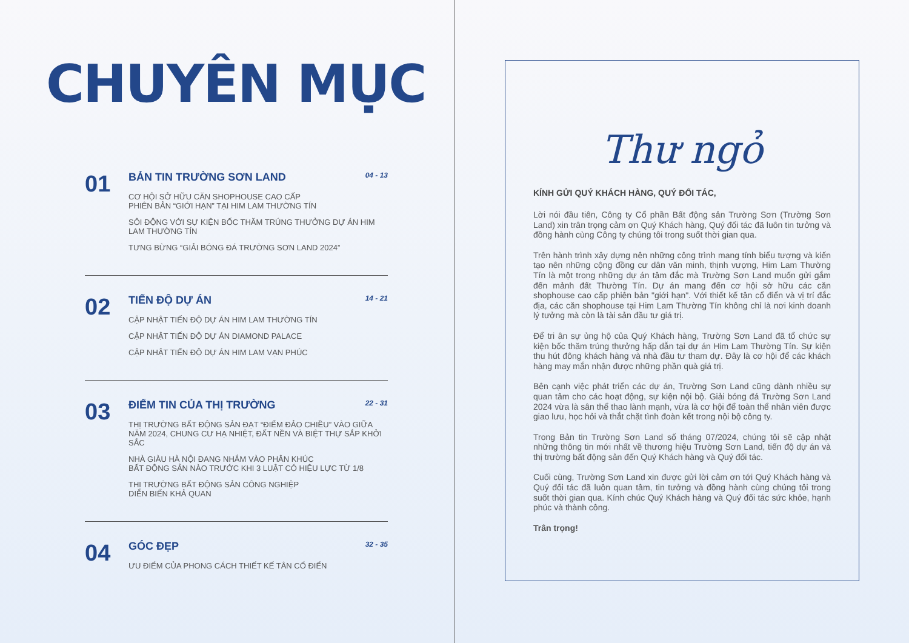CHUYÊN MỤC
01
BẢN TIN TRƯỜNG SƠN LAND 04 - 13
CƠ HỘI SỞ HỮU CĂN SHOPHOUSE CAO CẤP
PHIÊN BẢN “GIỚI HẠN” TẠI HIM LAM THƯỜNG TÍN
SÔI ĐỘNG VỚI SỰ KIỆN BỐC THĂM TRÚNG THƯỞNG DỰ ÁN HIM LAM THƯỜNG TÍN
TƯNG BỪNG “GIẢI BÓNG ĐÁ TRƯỜNG SƠN LAND 2024”
02
TIẾN ĐỘ DỰ ÁN 14 - 21
CẬP NHẬT TIẾN ĐỘ DỰ ÁN HIM LAM THƯỜNG TÍN
CẬP NHẬT TIẾN ĐỘ DỰ ÁN DIAMOND PALACE
CẬP NHẬT TIẾN ĐỘ DỰ ÁN HIM LAM VẠN PHÚC
03
ĐIỂM TIN CỦA THỊ TRƯỜNG 22 - 31
THỊ TRƯỜNG BẤT ĐỘNG SẢN ĐẠT “ĐIỂM ĐẢO CHIỀU” VÀO GIỮA NĂM 2024, CHUNG CƯ HẠ NHIỆT, ĐẤT NỀN VÀ BIỆT THỰ SẮP KHỞI SẮC
NHÀ GIÀU HÀ NỘI ĐANG NHẮM VÀO PHÂN KHÚC
BẤT ĐỘNG SẢN NÀO TRƯỚC KHI 3 LUẬT CÓ HIỆU LỰC TỪ 1/8
THỊ TRƯỜNG BẤT ĐỘNG SẢN CÔNG NGHIỆP
DIỄN BIẾN KHẢ QUAN
04
GÓC ĐẸP 32 - 35
ƯU ĐIỂM CỦA PHONG CÁCH THIẾT KẾ TÂN CỔ ĐIỂN
Thư ngỏ
KÍNH GỬI QUÝ KHÁCH HÀNG, QUÝ ĐỐI TÁC,
Lời nói đầu tiên, Công ty Cổ phần Bất động sản Trường Sơn (Trường Sơn Land) xin trân trọng cảm ơn Quý Khách hàng, Quý đối tác đã luôn tin tưởng và đồng hành cùng Công ty chúng tôi trong suốt thời gian qua.
Trên hành trình xây dựng nên những công trình mang tính biểu tượng và kiến tạo nên những cộng đồng cư dân văn minh, thịnh vượng, Him Lam Thường Tín là một trong những dự án tâm đắc mà Trường Sơn Land muốn gửi gắm đến mảnh đất Thường Tín. Dự án mang đến cơ hội sở hữu các căn shophouse cao cấp phiên bản "giới hạn". Với thiết kế tân cổ điển và vị trí đắc địa, các căn shophouse tại Him Lam Thường Tín không chỉ là nơi kinh doanh lý tưởng mà còn là tài sản đầu tư giá trị.
Để tri ân sự ủng hộ của Quý Khách hàng, Trường Sơn Land đã tổ chức sự kiện bốc thăm trúng thưởng hấp dẫn tại dự án Him Lam Thường Tín. Sự kiện thu hút đông khách hàng và nhà đầu tư tham dự. Đây là cơ hội để các khách hàng may mắn nhận được những phần quà giá trị.
Bên cạnh việc phát triển các dự án, Trường Sơn Land cũng dành nhiều sự quan tâm cho các hoạt động, sự kiện nội bộ. Giải bóng đá Trường Sơn Land 2024 vừa là sân thể thao lành mạnh, vừa là cơ hội để toàn thể nhân viên được giao lưu, học hỏi và thắt chặt tình đoàn kết trong nội bộ công ty.
Trong Bản tin Trường Sơn Land số tháng 07/2024, chúng tôi sẽ cập nhật những thông tin mới nhất về thương hiệu Trường Sơn Land, tiến độ dự án và thị trường bất động sản đến Quý Khách hàng và Quý đối tác.
Cuối cùng, Trường Sơn Land xin được gửi lời cảm ơn tới Quý Khách hàng và Quý đối tác đã luôn quan tâm, tin tưởng và đồng hành cùng chúng tôi trong suốt thời gian qua. Kính chúc Quý Khách hàng và Quý đối tác sức khỏe, hạnh phúc và thành công.
Trân trọng!